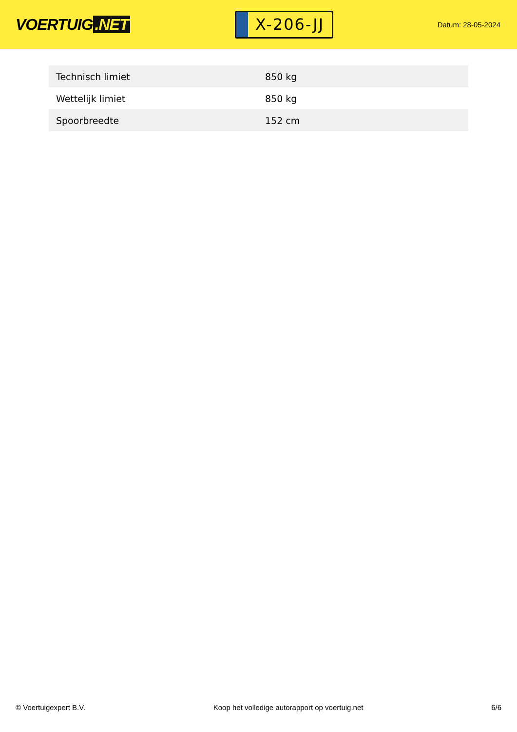VOERTUIG.NET
X-206-JJ
Datum: 28-05-2024
| Technisch limiet | 850 kg |
| Wettelijk limiet | 850 kg |
| Spoorbreedte | 152 cm |
© Voertuigexpert B.V. Koop het volledige autorapport op voertuig.net 6/6